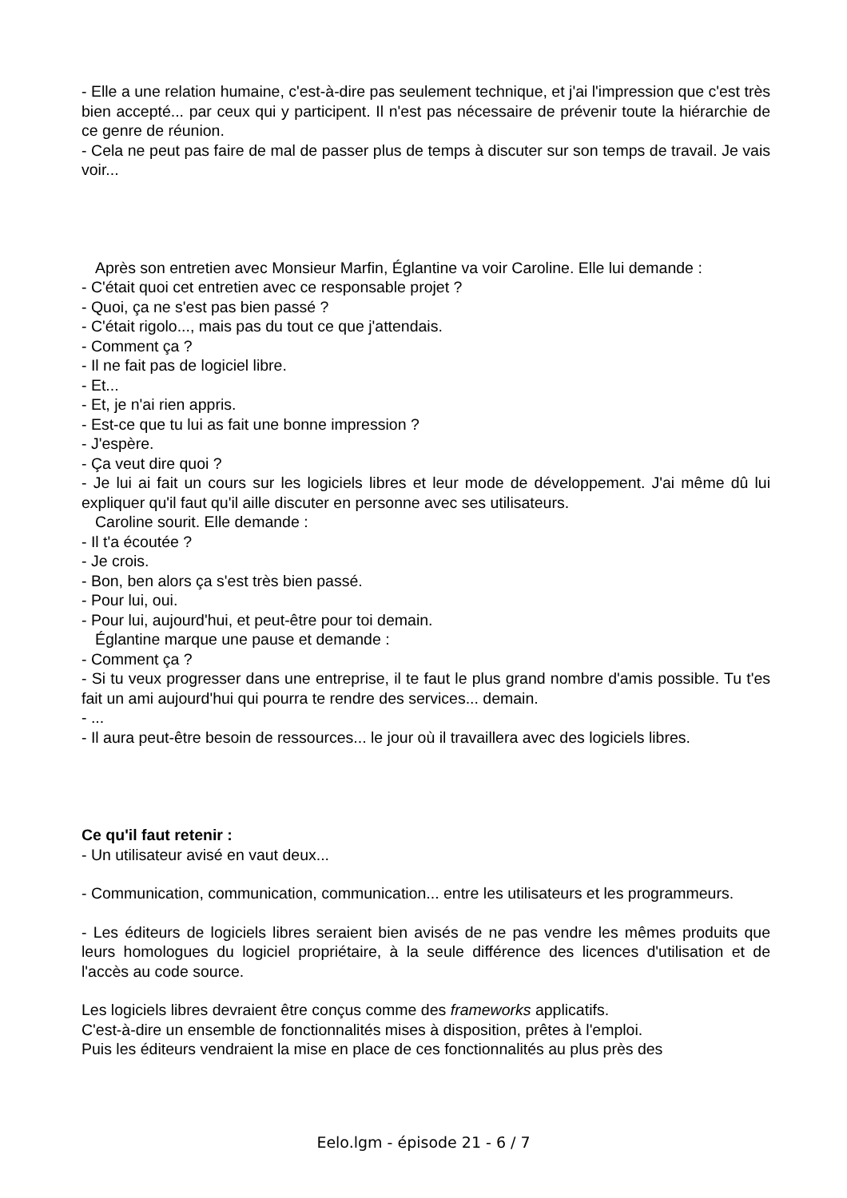- Elle a une relation humaine, c'est-à-dire pas seulement technique, et j'ai l'impression que c'est très bien accepté... par ceux qui y participent. Il n'est pas nécessaire de prévenir toute la hiérarchie de ce genre de réunion.
- Cela ne peut pas faire de mal de passer plus de temps à discuter sur son temps de travail. Je vais voir...
Après son entretien avec Monsieur Marfin, Églantine va voir Caroline. Elle lui demande :
- C'était quoi cet entretien avec ce responsable projet ?
- Quoi, ça ne s'est pas bien passé ?
- C'était rigolo..., mais pas du tout ce que j'attendais.
- Comment ça ?
- Il ne fait pas de logiciel libre.
- Et...
- Et, je n'ai rien appris.
- Est-ce que tu lui as fait une bonne impression ?
- J'espère.
- Ça veut dire quoi ?
- Je lui ai fait un cours sur les logiciels libres et leur mode de développement. J'ai même dû lui expliquer qu'il faut qu'il aille discuter en personne avec ses utilisateurs.
Caroline sourit. Elle demande :
- Il t'a écoutée ?
- Je crois.
- Bon, ben alors ça s'est très bien passé.
- Pour lui, oui.
- Pour lui, aujourd'hui, et peut-être pour toi demain.
Églantine marque une pause et demande :
- Comment ça ?
- Si tu veux progresser dans une entreprise, il te faut le plus grand nombre d'amis possible. Tu t'es fait un ami aujourd'hui qui pourra te rendre des services... demain.
- ...
- Il aura peut-être besoin de ressources... le jour où il travaillera avec des logiciels libres.
Ce qu'il faut retenir :
- Un utilisateur avisé en vaut deux...
- Communication, communication, communication... entre les utilisateurs et les programmeurs.
- Les éditeurs de logiciels libres seraient bien avisés de ne pas vendre les mêmes produits que leurs homologues du logiciel propriétaire, à la seule différence des licences d'utilisation et de l'accès au code source.
Les logiciels libres devraient être conçus comme des frameworks applicatifs.
C'est-à-dire un ensemble de fonctionnalités mises à disposition, prêtes à l'emploi.
Puis les éditeurs vendraient la mise en place de ces fonctionnalités au plus près des
Eelo.lgm - épisode 21 - 6 / 7